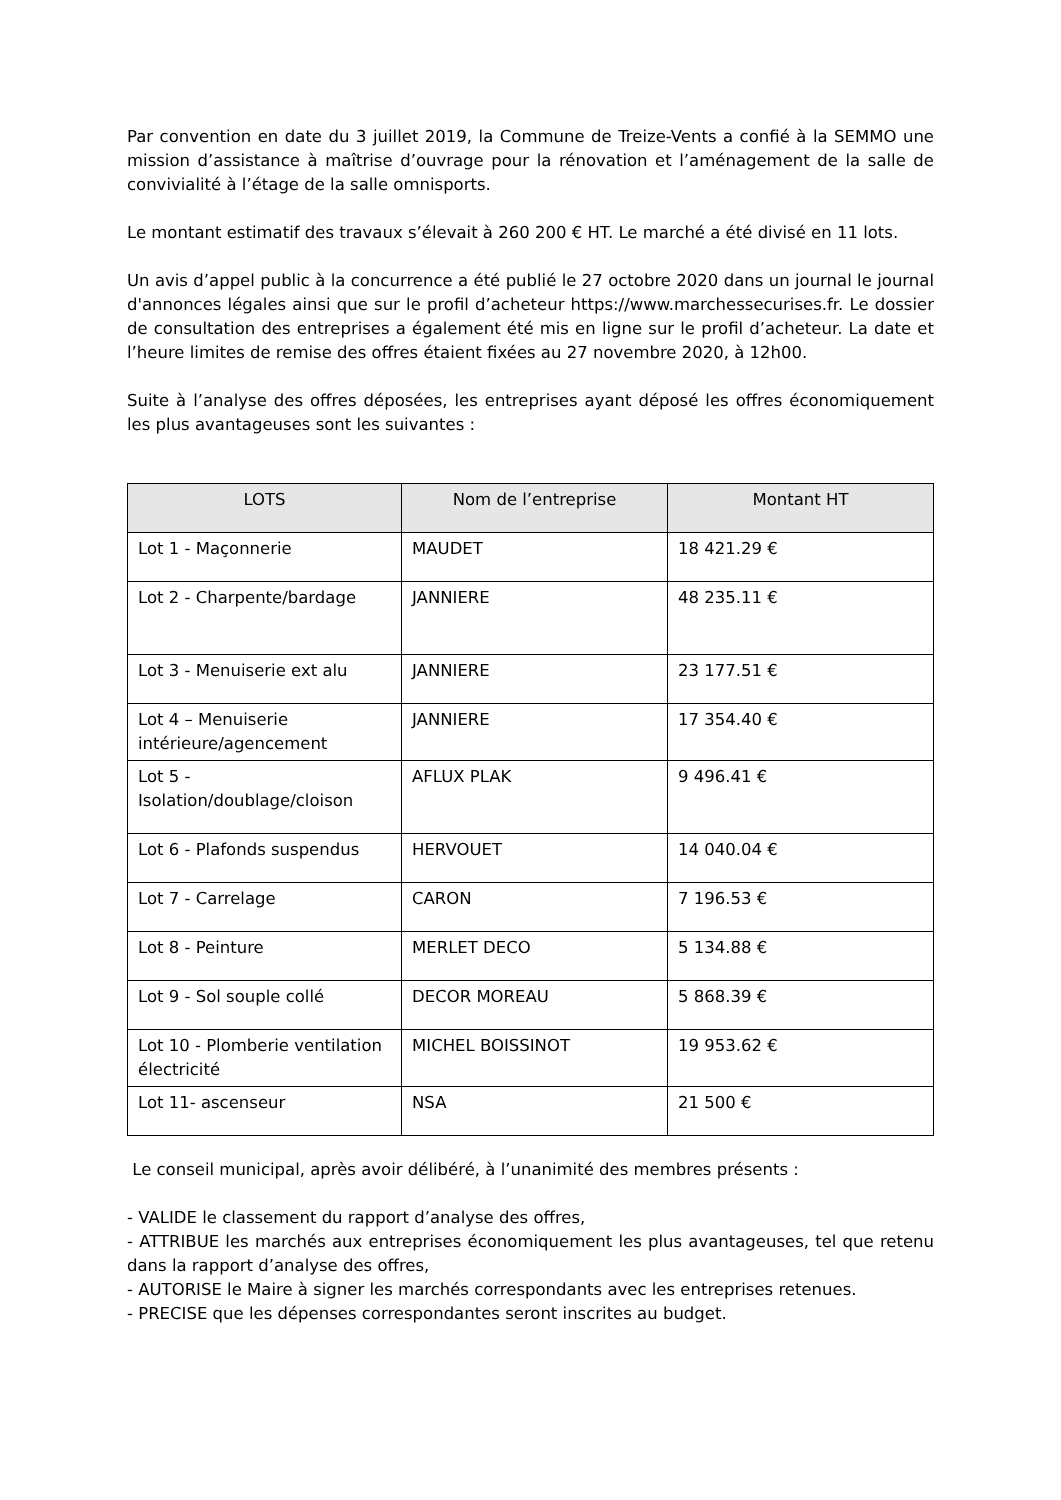Par convention en date du 3 juillet 2019, la Commune de Treize-Vents a confié à la SEMMO une mission d’assistance à maîtrise d’ouvrage pour la rénovation et l’aménagement de la salle de convivialité à l’étage de la salle omnisports.
Le montant estimatif des travaux s’élevait à 260 200 € HT. Le marché a été divisé en 11 lots.
Un avis d’appel public à la concurrence a été publié le 27 octobre 2020 dans un journal le journal d'annonces légales ainsi que sur le profil d’acheteur https://www.marchessecurises.fr. Le dossier de consultation des entreprises a également été mis en ligne sur le profil d’acheteur. La date et l’heure limites de remise des offres étaient fixées au 27 novembre 2020, à 12h00.
Suite à l’analyse des offres déposées, les entreprises ayant déposé les offres économiquement les plus avantageuses sont les suivantes :
| LOTS | Nom de l’entreprise | Montant HT |
| --- | --- | --- |
| Lot 1 - Maçonnerie | MAUDET | 18 421.29 € |
| Lot 2 - Charpente/bardage | JANNIERE | 48 235.11 € |
| Lot 3 - Menuiserie ext alu | JANNIERE | 23 177.51 € |
| Lot 4 – Menuiserie intérieure/agencement | JANNIERE | 17 354.40 € |
| Lot 5 - Isolation/doublage/cloison | AFLUX PLAK | 9 496.41 € |
| Lot 6 - Plafonds suspendus | HERVOUET | 14 040.04 € |
| Lot 7 - Carrelage | CARON | 7 196.53 € |
| Lot 8 - Peinture | MERLET DECO | 5 134.88 € |
| Lot 9 - Sol souple collé | DECOR MOREAU | 5 868.39 € |
| Lot 10 - Plomberie ventilation électricité | MICHEL BOISSINOT | 19 953.62 € |
| Lot 11- ascenseur | NSA | 21 500 € |
Le conseil municipal, après avoir délibéré, à l’unanimité des membres présents :
- VALIDE le classement du rapport d’analyse des offres,
- ATTRIBUE les marchés aux entreprises économiquement les plus avantageuses, tel que retenu dans la rapport d’analyse des offres,
- AUTORISE le Maire à signer les marchés correspondants avec les entreprises retenues.
- PRECISE que les dépenses correspondantes seront inscrites au budget.